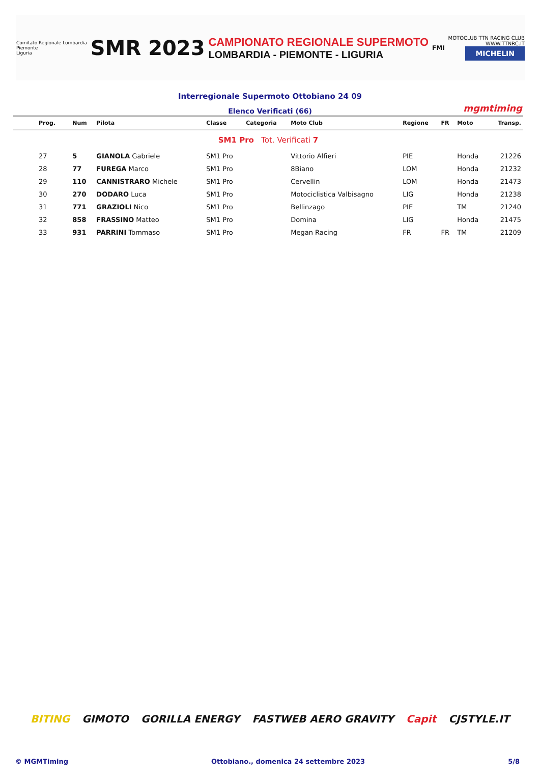Comitato Regionale Lombardia
Piemonte
Liguria
SMR 2023
CAMPIONATO REGIONALE SUPERMOTO
LOMBARDIA - PIEMONTE - LIGURIA
FMI
MOTOCLUB TTN RACING CLUB
WWW.TTNRC.IT
MICHELIN
Interregionale Supermoto Ottobiano 24 09
Elenco Verificati (66) mgmtiming
| Prog. | Num | Pilota | Classe | Categoria | Moto Club | Regione | FR | Moto | Transp. |
| --- | --- | --- | --- | --- | --- | --- | --- | --- | --- |
| SM1 Pro Tot. Verificati 7 | | | | | | | | | |
| 27 | 5 | GIANOLA Gabriele | SM1 Pro | | Vittorio Alfieri | PIE | | Honda | 21226 |
| 28 | 77 | FUREGA Marco | SM1 Pro | | 8Biano | LOM | | Honda | 21232 |
| 29 | 110 | CANNISTRARO Michele | SM1 Pro | | Cervellin | LOM | | Honda | 21473 |
| 30 | 270 | DODARO Luca | SM1 Pro | | Motociclistica Valbisagno | LIG | | Honda | 21238 |
| 31 | 771 | GRAZIOLI Nico | SM1 Pro | | Bellinzago | PIE | | TM | 21240 |
| 32 | 858 | FRASSINO Matteo | SM1 Pro | | Domina | LIG | | Honda | 21475 |
| 33 | 931 | PARRINI Tommaso | SM1 Pro | | Megan Racing | FR | FR | TM | 21209 |
BITING GIMOTO GORILLA ENERGY FASTWEB AERO GRAVITY Capit CJSTYLE.IT
© MGMTiming Ottobiano., domenica 24 settembre 2023 5/8